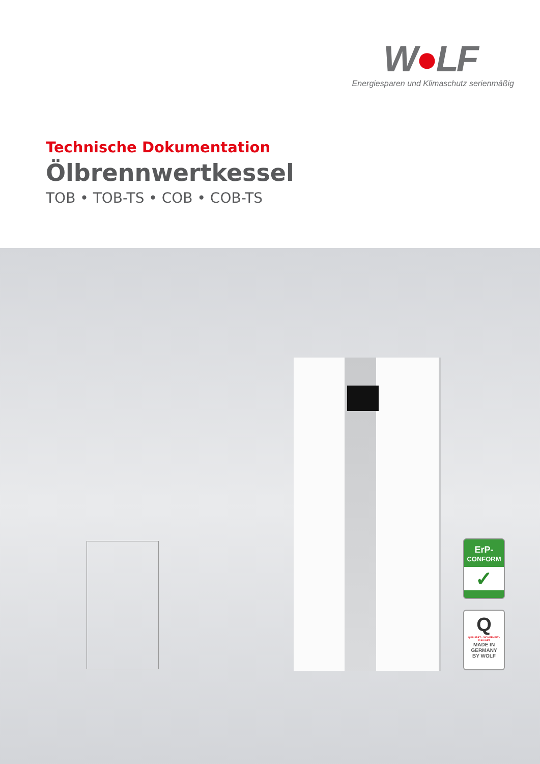W●LF
Energiesparen und Klimaschutz serienmäßig
Technische Dokumentation
Ölbrennwertkessel
TOB • TOB-TS • COB • COB-TS
ErP-
CONFORM
✓
Q
QUALITÄT · SICHERHEIT · ZUKUNFT
MADE IN
GERMANY
BY WOLF